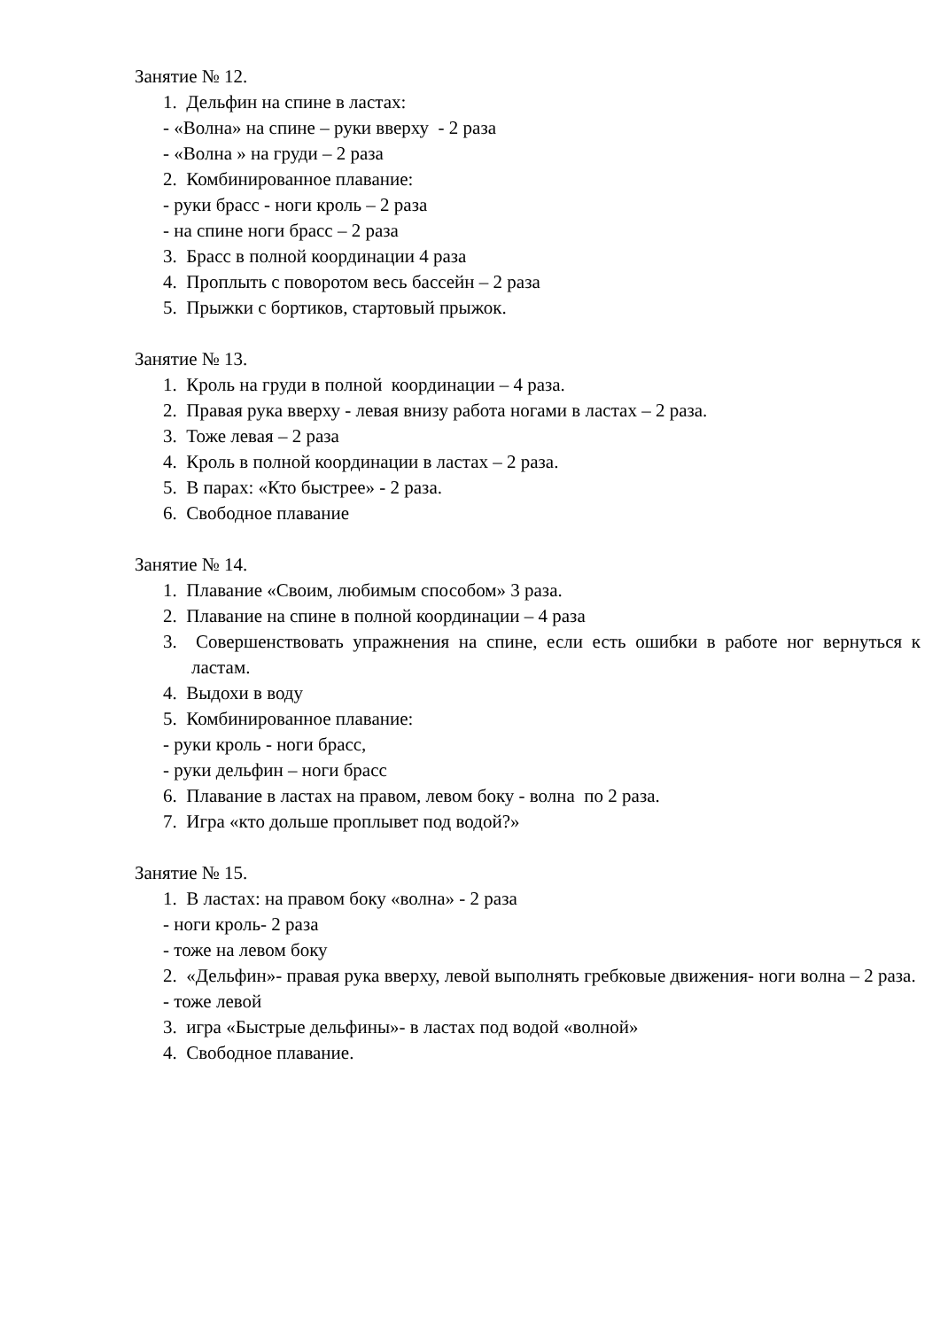Занятие № 12.
1. Дельфин на спине в ластах:
- «Волна» на спине – руки вверху - 2 раза
- «Волна » на груди – 2 раза
2. Комбинированное плавание:
- руки брасс - ноги кроль – 2 раза
- на спине ноги брасс – 2 раза
3. Брасс в полной координации 4 раза
4. Проплыть с поворотом весь бассейн – 2 раза
5. Прыжки с бортиков, стартовый прыжок.
Занятие № 13.
1. Кроль на груди в полной координации – 4 раза.
2. Правая рука вверху - левая внизу работа ногами в ластах – 2 раза.
3. Тоже левая – 2 раза
4. Кроль в полной координации в ластах – 2 раза.
5. В парах: «Кто быстрее» - 2 раза.
6. Свободное плавание
Занятие № 14.
1. Плавание «Своим, любимым способом» 3 раза.
2. Плавание на спине в полной координации – 4 раза
3. Совершенствовать упражнения на спине, если есть ошибки в работе ног вернуться к ластам.
4. Выдохи в воду
5. Комбинированное плавание:
- руки кроль - ноги брасс,
- руки дельфин – ноги брасс
6. Плавание в ластах на правом, левом боку - волна по 2 раза.
7. Игра «кто дольше проплывет под водой?»
Занятие № 15.
1. В ластах: на правом боку «волна» - 2 раза
- ноги кроль- 2 раза
- тоже на левом боку
2. «Дельфин»- правая рука вверху, левой выполнять гребковые движения- ноги волна – 2 раза.
- тоже левой
3. игра «Быстрые дельфины»- в ластах под водой «волной»
4. Свободное плавание.